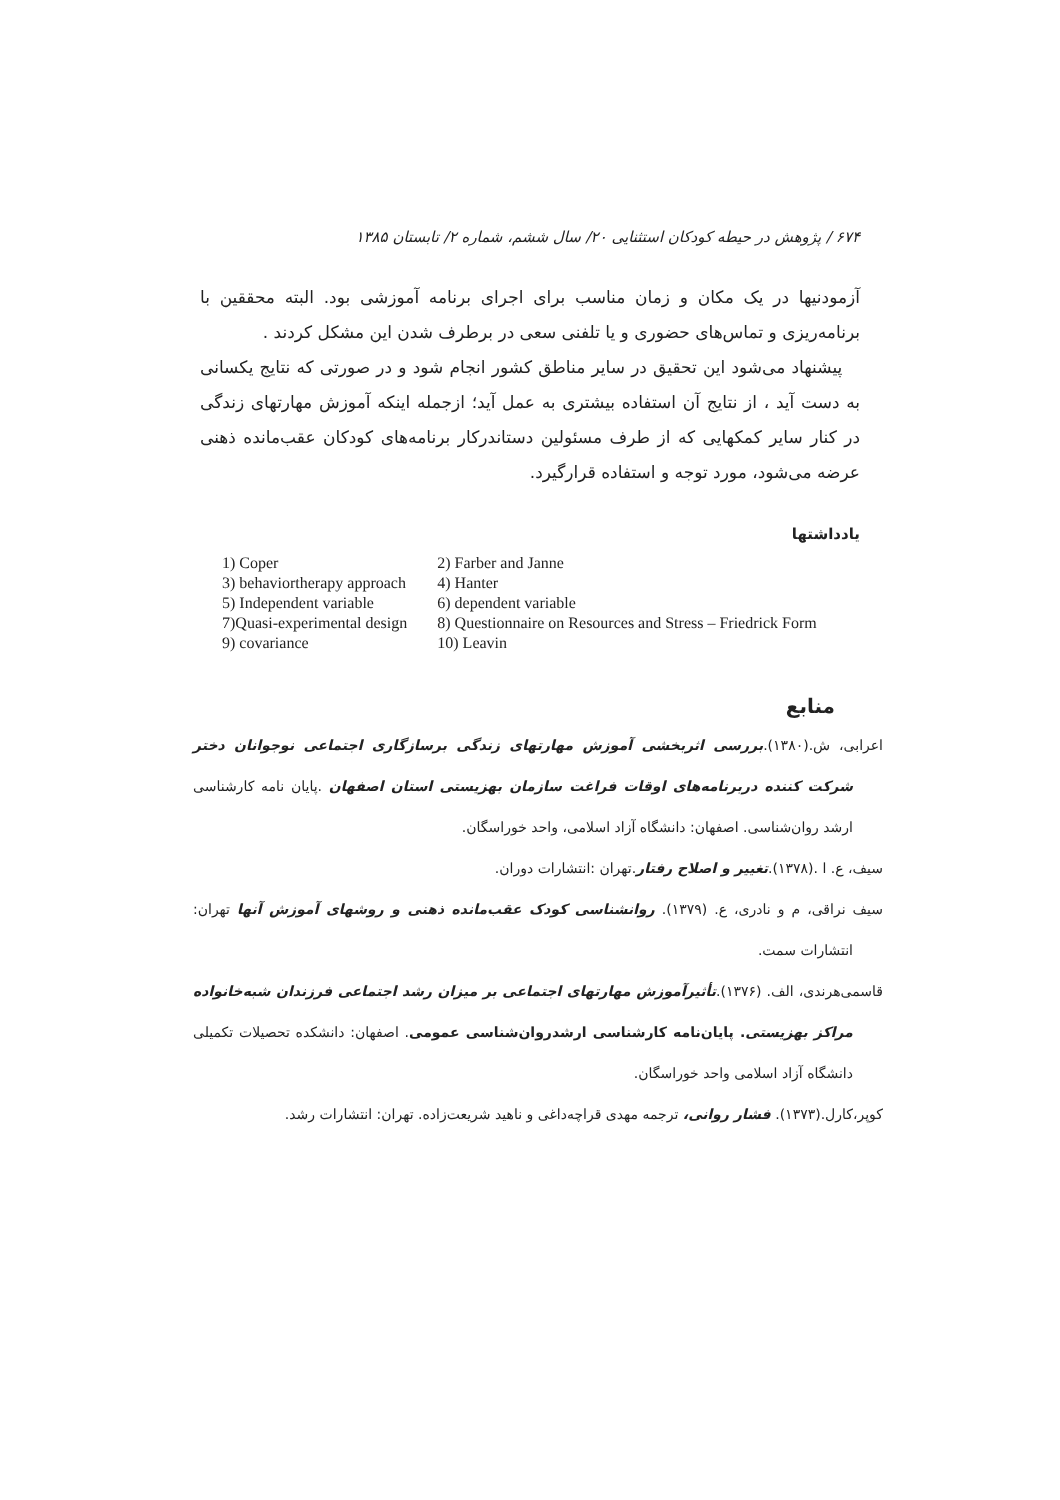۶۷۴ / پژوهش در حیطه کودکان استثنایی ۲۰/ سال ششم، شماره ۲/ تابستان ۱۳۸۵
آزمودنیها در یک مکان و زمان مناسب برای اجرای برنامه آموزشی بود. البته محققین با برنامه‌ریزی و تماس‌های حضوری و یا تلفنی سعی در برطرف شدن این مشکل کردند .
پیشنهاد می‌شود این تحقیق در سایر مناطق کشور انجام شود و در صورتی که نتایج یکسانی به دست آید ، از نتایج آن استفاده بیشتری به عمل آید؛ ازجمله اینکه آموزش مهارتهای زندگی در کنار سایر کمکهایی که از طرف مسئولین دستاندرکار برنامه‌های کودکان عقب‌مانده ذهنی عرضه می‌شود، مورد توجه و استفاده قرارگیرد.
یادداشتها
| 1) Coper | 2) Farber and Janne |
| 3) behaviortherapy approach | 4) Hanter |
| 5) Independent variable | 6) dependent variable |
| 7)Quasi-experimental design | 8) Questionnaire on Resources and Stress – Friedrick Form |
| 9) covariance | 10) Leavin |
منابع
اعرابی، ش.(۱۳۸۰).بررسی اثربخشی آموزش مهارتهای زندگی برسازگاری اجتماعی نوجوانان دختر شرکت کننده دربرنامه‌های اوقات فراغت سازمان بهزیستی استان اصفهان .پایان نامه کارشناسی ارشد روان‌شناسی. اصفهان: دانشگاه آزاد اسلامی، واحد خوراسگان.
سیف، ع. ا .(۱۳۷۸).تغییر و اصلاح رفتار.تهران :انتشارات دوران.
سیف نراقی، م و نادری، ع. (۱۳۷۹). روانشناسی کودک عقب‌مانده ذهنی و روشهای آموزش آنها تهران: انتشارات سمت.
قاسمی‌هرندی، الف. (۱۳۷۶).تأثیرآموزش مهارتهای اجتماعی بر میزان رشد اجتماعی فرزندان شبه‌خانواده مراکز بهزیستی. پایان‌نامه کارشناسی ارشدروان‌شناسی عمومی. اصفهان: دانشکده تحصیلات تکمیلی دانشگاه آزاد اسلامی واحد خوراسگان.
کوپر،کارل.(۱۳۷۳). فشار روانی، ترجمه مهدی قراچه‌داغی و ناهید شریعت‌زاده. تهران: انتشارات رشد.